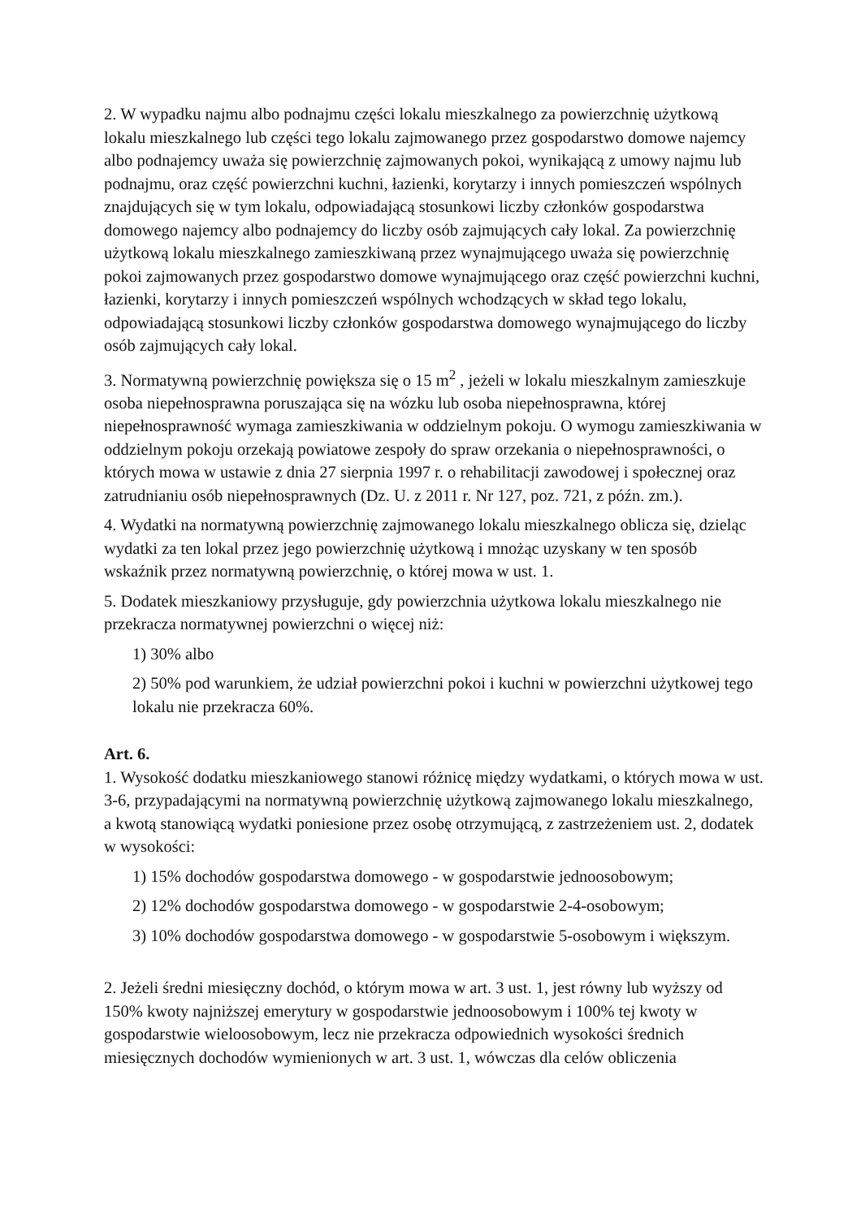2. W wypadku najmu albo podnajmu części lokalu mieszkalnego za powierzchnię użytkową lokalu mieszkalnego lub części tego lokalu zajmowanego przez gospodarstwo domowe najemcy albo podnajemcy uważa się powierzchnię zajmowanych pokoi, wynikającą z umowy najmu lub podnajmu, oraz część powierzchni kuchni, łazienki, korytarzy i innych pomieszczeń wspólnych znajdujących się w tym lokalu, odpowiadającą stosunkowi liczby członków gospodarstwa domowego najemcy albo podnajemcy do liczby osób zajmujących cały lokal. Za powierzchnię użytkową lokalu mieszkalnego zamieszkiwaną przez wynajmującego uważa się powierzchnię pokoi zajmowanych przez gospodarstwo domowe wynajmującego oraz część powierzchni kuchni, łazienki, korytarzy i innych pomieszczeń wspólnych wchodzących w skład tego lokalu, odpowiadającą stosunkowi liczby członków gospodarstwa domowego wynajmującego do liczby osób zajmujących cały lokal.
3. Normatywną powierzchnię powiększa się o 15 m<sup>2</sup> , jeżeli w lokalu mieszkalnym zamieszkuje osoba niepełnosprawna poruszająca się na wózku lub osoba niepełnosprawna, której niepełnosprawność wymaga zamieszkiwania w oddzielnym pokoju. O wymogu zamieszkiwania w oddzielnym pokoju orzekają powiatowe zespoły do spraw orzekania o niepełnosprawności, o których mowa w ustawie z dnia 27 sierpnia 1997 r. o rehabilitacji zawodowej i społecznej oraz zatrudnianiu osób niepełnosprawnych (Dz. U. z 2011 r. Nr 127, poz. 721, z późn. zm.).
4. Wydatki na normatywną powierzchnię zajmowanego lokalu mieszkalnego oblicza się, dzieląc wydatki za ten lokal przez jego powierzchnię użytkową i mnożąc uzyskany w ten sposób wskaźnik przez normatywną powierzchnię, o której mowa w ust. 1.
5. Dodatek mieszkaniowy przysługuje, gdy powierzchnia użytkowa lokalu mieszkalnego nie przekracza normatywnej powierzchni o więcej niż:
1) 30% albo
2) 50% pod warunkiem, że udział powierzchni pokoi i kuchni w powierzchni użytkowej tego lokalu nie przekracza 60%.
Art. 6.
1. Wysokość dodatku mieszkaniowego stanowi różnicę między wydatkami, o których mowa w ust. 3-6, przypadającymi na normatywną powierzchnię użytkową zajmowanego lokalu mieszkalnego, a kwotą stanowiącą wydatki poniesione przez osobę otrzymującą, z zastrzeżeniem ust. 2, dodatek w wysokości:
1) 15% dochodów gospodarstwa domowego - w gospodarstwie jednoosobowym;
2) 12% dochodów gospodarstwa domowego - w gospodarstwie 2-4-osobowym;
3) 10% dochodów gospodarstwa domowego - w gospodarstwie 5-osobowym i większym.
2. Jeżeli średni miesięczny dochód, o którym mowa w art. 3 ust. 1, jest równy lub wyższy od 150% kwoty najniższej emerytury w gospodarstwie jednoosobowym i 100% tej kwoty w gospodarstwie wieloosobowym, lecz nie przekracza odpowiednich wysokości średnich miesięcznych dochodów wymienionych w art. 3 ust. 1, wówczas dla celów obliczenia